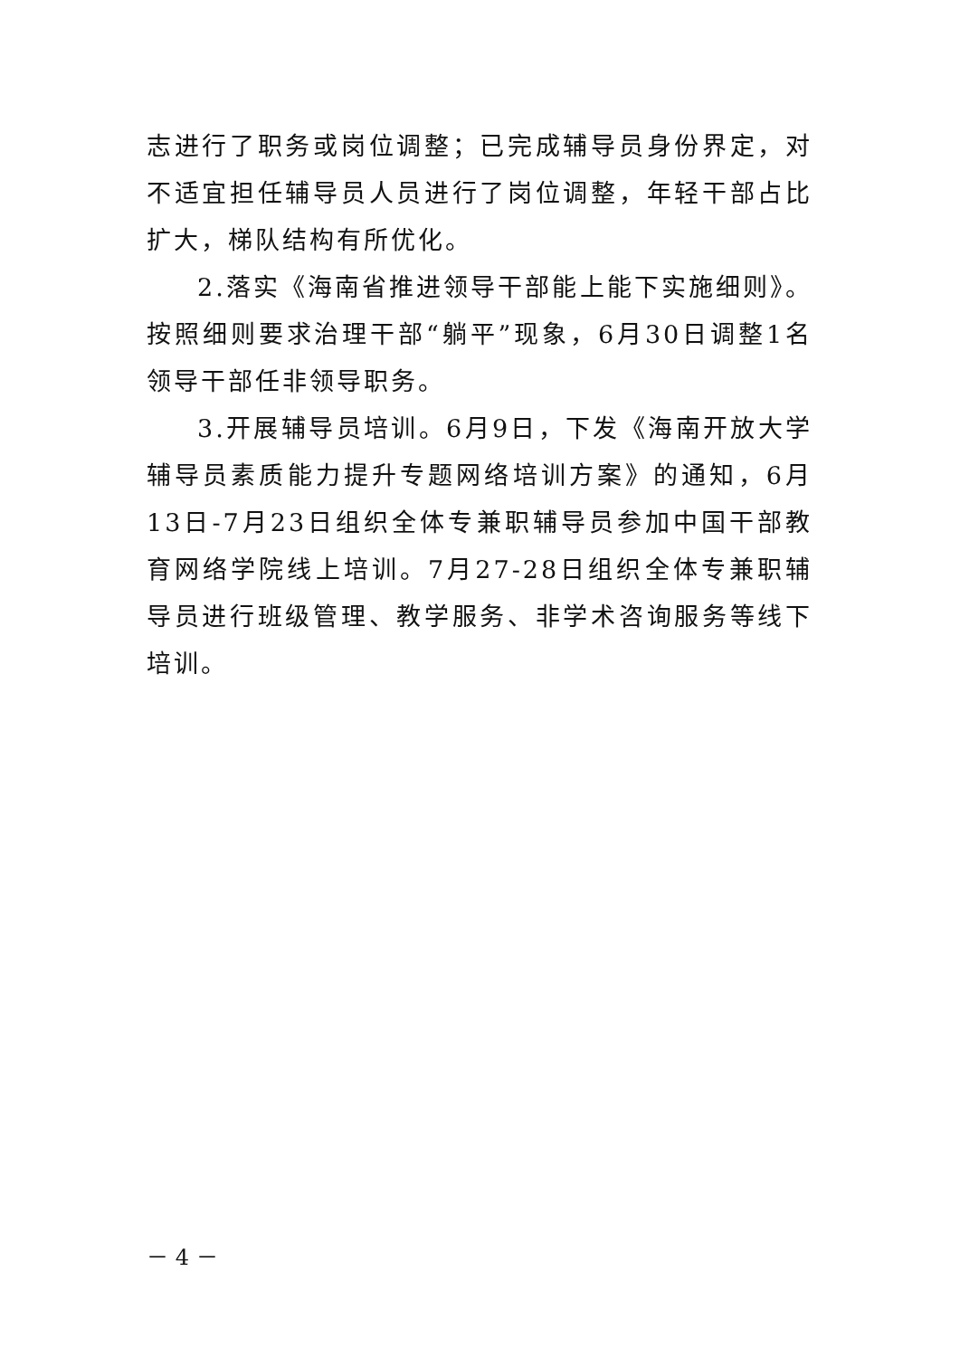志进行了职务或岗位调整；已完成辅导员身份界定，对不适宜担任辅导员人员进行了岗位调整，年轻干部占比扩大，梯队结构有所优化。
2.落实《海南省推进领导干部能上能下实施细则》。按照细则要求治理干部“躺平”现象，6月30日调整1名领导干部任非领导职务。
3.开展辅导员培训。6月9日，下发《海南开放大学辅导员素质能力提升专题网络培训方案》的通知，6月13日-7月23日组织全体专兼职辅导员参加中国干部教育网络学院线上培训。7月27-28日组织全体专兼职辅导员进行班级管理、教学服务、非学术咨询服务等线下培训。
－ 4 －